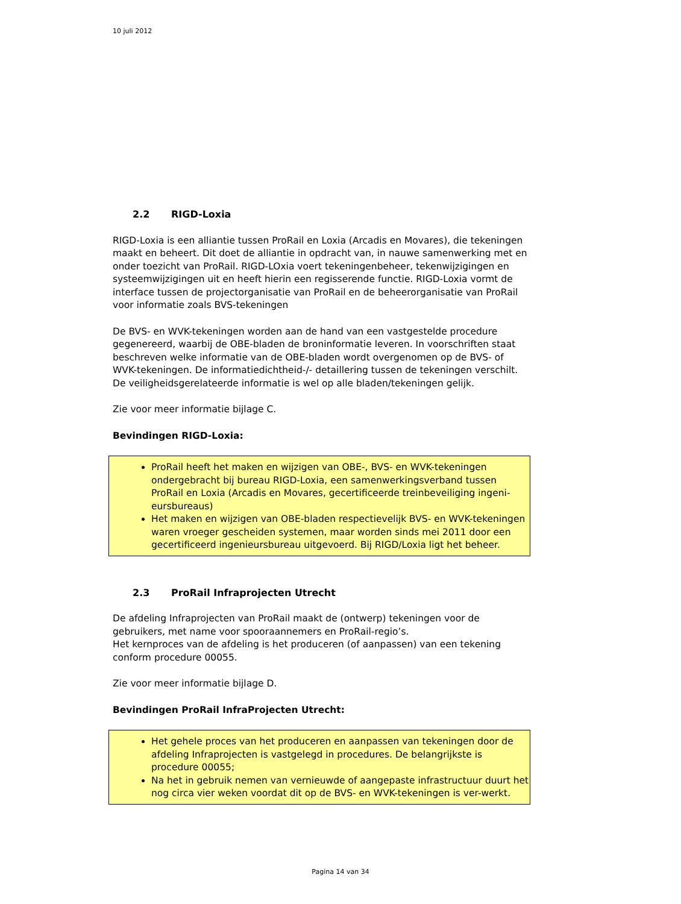10 juli 2012
2.2 RIGD-Loxia
RIGD-Loxia is een alliantie tussen ProRail en Loxia (Arcadis en Movares), die tekeningen maakt en beheert. Dit doet de alliantie in opdracht van, in nauwe samenwerking met en onder toezicht van ProRail. RIGD-LOxia voert tekeningenbeheer, tekenwijzigingen en systeemwijzigingen uit en heeft hierin een regisserende functie. RIGD-Loxia vormt de interface tussen de projectorganisatie van ProRail en de beheerorganisatie van ProRail voor informatie zoals BVS-tekeningen
De BVS- en WVK-tekeningen worden aan de hand van een vastgestelde procedure gegenereerd, waarbij de OBE-bladen de broninformatie leveren. In voorschriften staat beschreven welke informatie van de OBE-bladen wordt overgenomen op de BVS- of WVK-tekeningen. De informatiedichtheid-/- detaillering tussen de tekeningen verschilt. De veiligheidsgerelateerde informatie is wel op alle bladen/tekeningen gelijk.
Zie voor meer informatie bijlage C.
Bevindingen RIGD-Loxia:
ProRail heeft het maken en wijzigen van OBE-, BVS- en WVK-tekeningen ondergebracht bij bureau RIGD-Loxia, een samenwerkingsverband tussen ProRail en Loxia (Arcadis en Movares, gecertificeerde treinbeveiliging ingeni-eursbureaus)
Het maken en wijzigen van OBE-bladen respectievelijk BVS- en WVK-tekeningen waren vroeger gescheiden systemen, maar worden sinds mei 2011 door een gecertificeerd ingenieursbureau uitgevoerd. Bij RIGD/Loxia ligt het beheer.
2.3 ProRail Infraprojecten Utrecht
De afdeling Infraprojecten van ProRail maakt de (ontwerp) tekeningen voor de gebruikers, met name voor spooraannemers en ProRail-regio’s.
Het kernproces van de afdeling is het produceren (of aanpassen) van een tekening conform procedure 00055.
Zie voor meer informatie bijlage D.
Bevindingen ProRail InfraProjecten Utrecht:
Het gehele proces van het produceren en aanpassen van tekeningen door de afdeling Infraprojecten is vastgelegd in procedures. De belangrijkste is procedure 00055;
Na het in gebruik nemen van vernieuwde of aangepaste infrastructuur duurt het nog circa vier weken voordat dit op de BVS- en WVK-tekeningen is ver-werkt.
Pagina 14 van 34